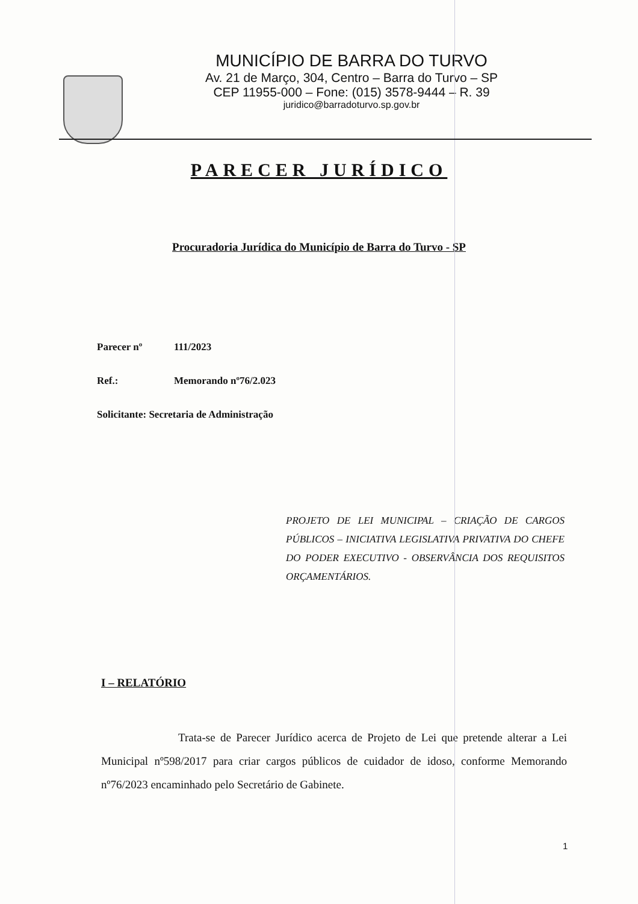MUNICÍPIO DE BARRA DO TURVO
Av. 21 de Março, 304, Centro – Barra do Turvo – SP
CEP 11955-000 – Fone: (015) 3578-9444 – R. 39
juridico@barradoturvo.sp.gov.br
PARECER JURÍDICO
Procuradoria Jurídica do Município de Barra do Turvo - SP
Parecer nº 111/2023
Ref.: Memorando nº76/2.023
Solicitante: Secretaria de Administração
PROJETO DE LEI MUNICIPAL – CRIAÇÃO DE CARGOS PÚBLICOS – INICIATIVA LEGISLATIVA PRIVATIVA DO CHEFE DO PODER EXECUTIVO - OBSERVÂNCIA DOS REQUISITOS ORÇAMENTÁRIOS.
I – RELATÓRIO
Trata-se de Parecer Jurídico acerca de Projeto de Lei que pretende alterar a Lei Municipal nº598/2017 para criar cargos públicos de cuidador de idoso, conforme Memorando nº76/2023 encaminhado pelo Secretário de Gabinete.
1